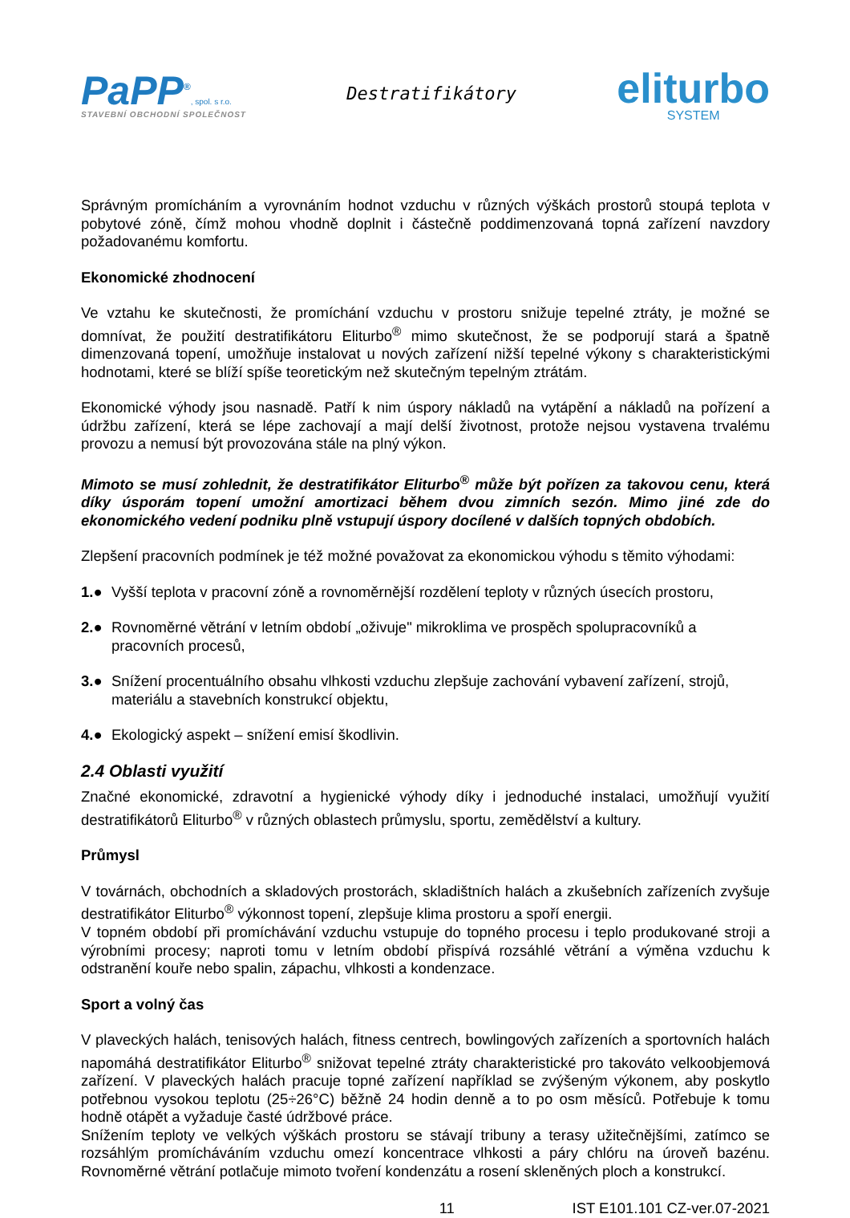PaPP<sup>®</sup>, spol. s r.o.
STAVEBNÍ OBCHODNÍ SPOLEČNOST
Destratifikátory
eliturbo
SYSTEM
Správným promícháním a vyrovnáním hodnot vzduchu v různých výškách prostorů stoupá teplota v pobytové zóně, čímž mohou vhodně doplnit i částečně poddimenzovaná topná zařízení navzdory požadovanému komfortu.
Ekonomické zhodnocení
Ve vztahu ke skutečnosti, že promíchání vzduchu v prostoru snižuje tepelné ztráty, je možné se domnívat, že použití destratifikátoru Eliturbo<sup>®</sup> mimo skutečnost, že se podporují stará a špatně dimenzovaná topení, umožňuje instalovat u nových zařízení nižší tepelné výkony s charakteristickými hodnotami, které se blíží spíše teoretickým než skutečným tepelným ztrátám.
Ekonomické výhody jsou nasnadě. Patří k nim úspory nákladů na vytápění a nákladů na pořízení a údržbu zařízení, která se lépe zachovají a mají delší životnost, protože nejsou vystavena trvalému provozu a nemusí být provozována stále na plný výkon.
Mimoto se musí zohlednit, že destratifikátor Eliturbo<sup>®</sup> může být pořízen za takovou cenu, která díky úsporám topení umožní amortizaci během dvou zimních sezón. Mimo jiné zde do ekonomického vedení podniku plně vstupují úspory docílené v dalších topných obdobích.
Zlepšení pracovních podmínek je též možné považovat za ekonomickou výhodu s těmito výhodami:
1.● Vyšší teplota v pracovní zóně a rovnoměrnější rozdělení teploty v různých úsecích prostoru,
2.● Rovnoměrné větrání v letním období „oživuje" mikroklima ve prospěch spolupracovníků a pracovních procesů,
3.● Snížení procentuálního obsahu vlhkosti vzduchu zlepšuje zachování vybavení zařízení, strojů, materiálu a stavebních konstrukcí objektu,
4.● Ekologický aspekt – snížení emisí škodlivin.
2.4 Oblasti využití
Značné ekonomické, zdravotní a hygienické výhody díky i jednoduché instalaci, umožňují využití destratifikátorů Eliturbo<sup>®</sup> v různých oblastech průmyslu, sportu, zemědělství a kultury.
Průmysl
V továrnách, obchodních a skladových prostorách, skladištních halách a zkušebních zařízeních zvyšuje destratifikátor Eliturbo<sup>®</sup> výkonnost topení, zlepšuje klima prostoru a spoří energii.
V topném období při promíchávání vzduchu vstupuje do topného procesu i teplo produkované stroji a výrobními procesy; naproti tomu v letním období přispívá rozsáhlé větrání a výměna vzduchu k odstranění kouře nebo spalin, zápachu, vlhkosti a kondenzace.
Sport a volný čas
V plaveckých halách, tenisových halách, fitness centrech, bowlingových zařízeních a sportovních halách napomáhá destratifikátor Eliturbo<sup>®</sup> snižovat tepelné ztráty charakteristické pro takováto velkoobjemová zařízení. V plaveckých halách pracuje topné zařízení například se zvýšeným výkonem, aby poskytlo potřebnou vysokou teplotu (25÷26°C) běžně 24 hodin denně a to po osm měsíců. Potřebuje k tomu hodně otápět a vyžaduje časté údržbové práce.
Snížením teploty ve velkých výškách prostoru se stávají tribuny a terasy užitečnějšími, zatímco se rozsáhlým promícháváním vzduchu omezí koncentrace vlhkosti a páry chlóru na úroveň bazénu. Rovnoměrné větrání potlačuje mimoto tvoření kondenzátu a rosení skleněných ploch a konstrukcí.
11 IST E101.101 CZ-ver.07-2021